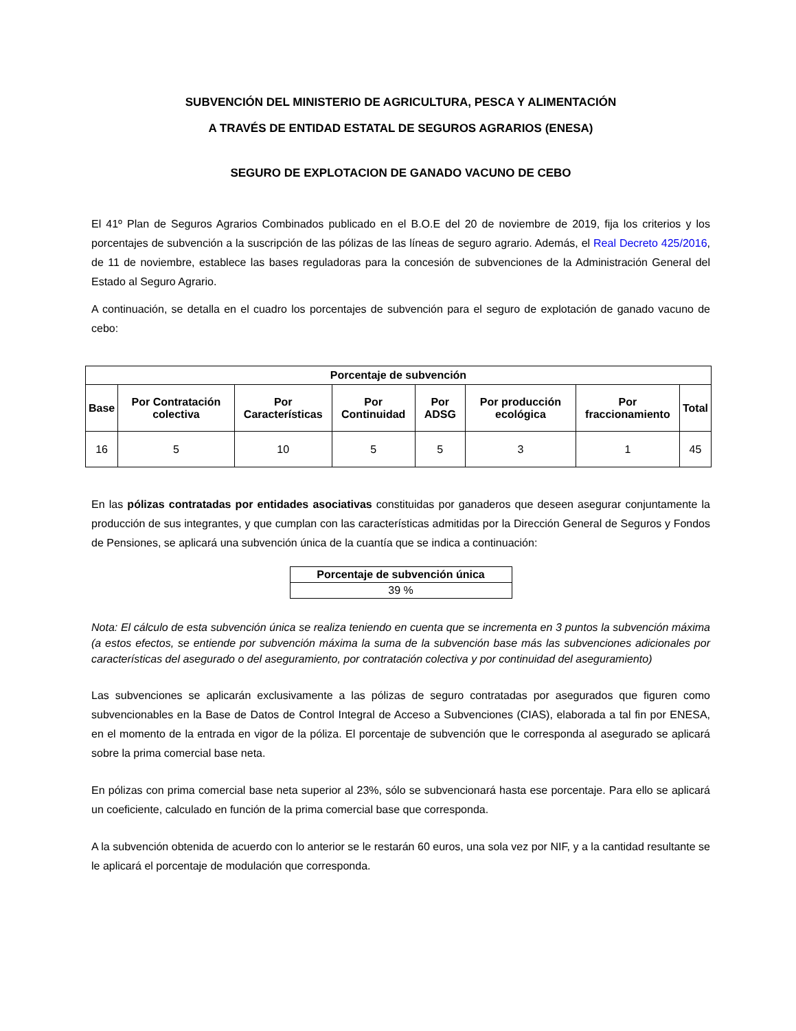SUBVENCIÓN DEL MINISTERIO DE AGRICULTURA, PESCA Y ALIMENTACIÓN
A TRAVÉS DE ENTIDAD ESTATAL DE SEGUROS AGRARIOS (ENESA)
SEGURO DE EXPLOTACION DE GANADO VACUNO DE CEBO
El 41º Plan de Seguros Agrarios Combinados publicado en el B.O.E del 20 de noviembre de 2019, fija los criterios y los porcentajes de subvención a la suscripción de las pólizas de las líneas de seguro agrario. Además, el Real Decreto 425/2016, de 11 de noviembre, establece las bases reguladoras para la concesión de subvenciones de la Administración General del Estado al Seguro Agrario.
A continuación, se detalla en el cuadro los porcentajes de subvención para el seguro de explotación de ganado vacuno de cebo:
| Porcentaje de subvención | | | | | | | |
| --- | --- | --- | --- | --- | --- | --- | --- |
| Base | Por Contratación colectiva | Por Características | Por Continuidad | Por ADSG | Por producción ecológica | Por fraccionamiento | Total |
| 16 | 5 | 10 | 5 | 5 | 3 | 1 | 45 |
En las pólizas contratadas por entidades asociativas constituidas por ganaderos que deseen asegurar conjuntamente la producción de sus integrantes, y que cumplan con las características admitidas por la Dirección General de Seguros y Fondos de Pensiones, se aplicará una subvención única de la cuantía que se indica a continuación:
| Porcentaje de subvención única |
| --- |
| 39 % |
Nota: El cálculo de esta subvención única se realiza teniendo en cuenta que se incrementa en 3 puntos la subvención máxima (a estos efectos, se entiende por subvención máxima la suma de la subvención base más las subvenciones adicionales por características del asegurado o del aseguramiento, por contratación colectiva y por continuidad del aseguramiento)
Las subvenciones se aplicarán exclusivamente a las pólizas de seguro contratadas por asegurados que figuren como subvencionables en la Base de Datos de Control Integral de Acceso a Subvenciones (CIAS), elaborada a tal fin por ENESA, en el momento de la entrada en vigor de la póliza. El porcentaje de subvención que le corresponda al asegurado se aplicará sobre la prima comercial base neta.
En pólizas con prima comercial base neta superior al 23%, sólo se subvencionará hasta ese porcentaje. Para ello se aplicará un coeficiente, calculado en función de la prima comercial base que corresponda.
A la subvención obtenida de acuerdo con lo anterior se le restarán 60 euros, una sola vez por NIF, y a la cantidad resultante se le aplicará el porcentaje de modulación que corresponda.